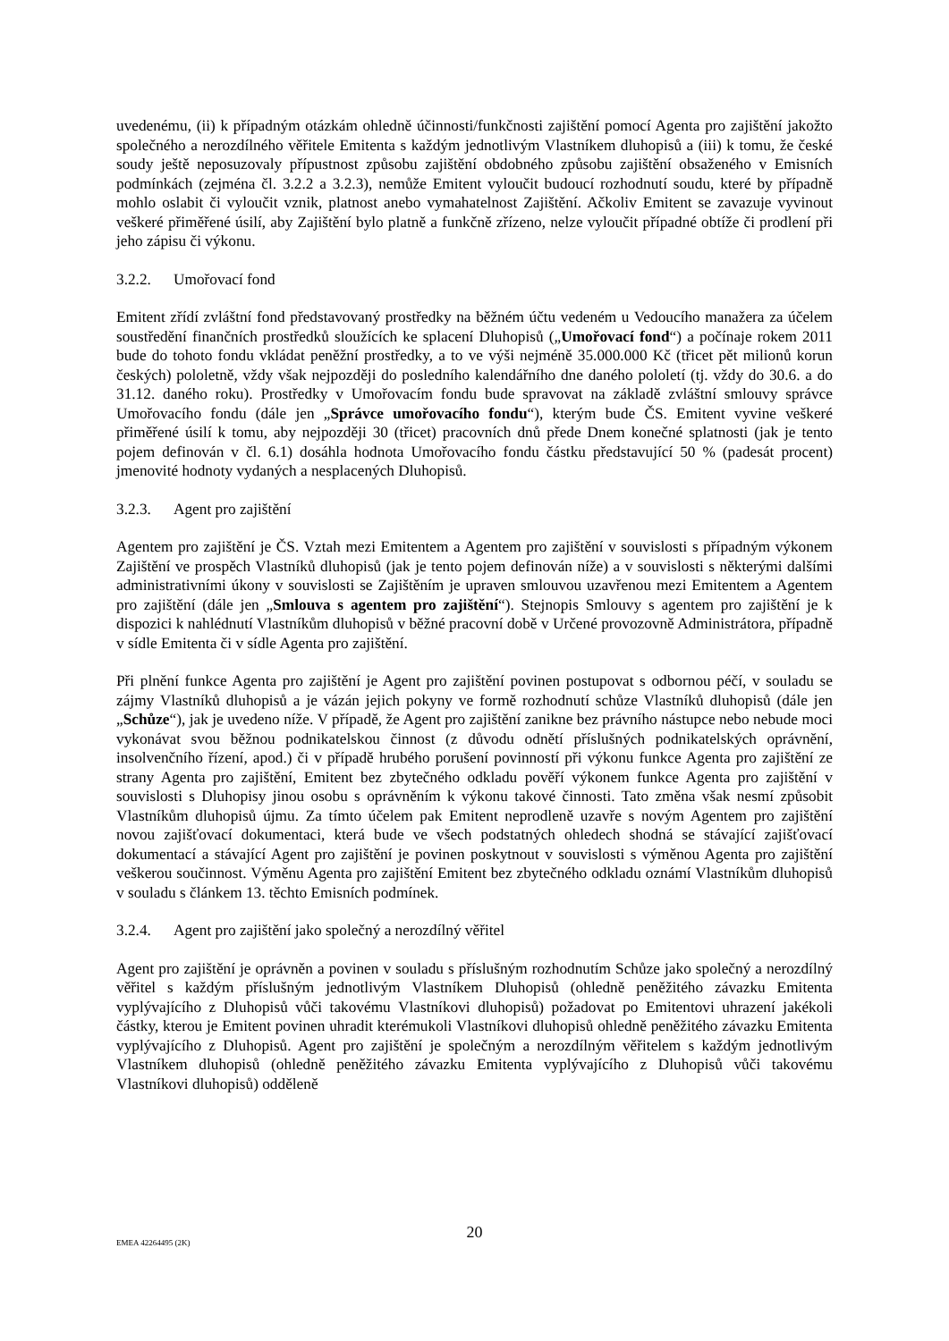uvedenému, (ii) k případným otázkám ohledně účinnosti/funkčnosti zajištění pomocí Agenta pro zajištění jakožto společného a nerozdílného věřitele Emitenta s každým jednotlivým Vlastníkem dluhopisů a (iii) k tomu, že české soudy ještě neposuzovaly přípustnost způsobu zajištění obdobného způsobu zajištění obsaženého v Emisních podmínkách (zejména čl. 3.2.2 a 3.2.3), nemůže Emitent vyloučit budoucí rozhodnutí soudu, které by případně mohlo oslabit či vyloučit vznik, platnost anebo vymahatelnost Zajištění. Ačkoliv Emitent se zavazuje vyvinout veškeré přiměřené úsilí, aby Zajištění bylo platně a funkčně zřízeno, nelze vyloučit případné obtíže či prodlení při jeho zápisu či výkonu.
3.2.2. Umořovací fond
Emitent zřídí zvláštní fond představovaný prostředky na běžném účtu vedeném u Vedoucího manažera za účelem soustředění finančních prostředků sloužících ke splacení Dluhopisů („Umořovací fond“) a počínaje rokem 2011 bude do tohoto fondu vkládat peněžní prostředky, a to ve výši nejméně 35.000.000 Kč (třicet pět milionů korun českých) pololetně, vždy však nejpozději do posledního kalendářního dne daného pololetí (tj. vždy do 30.6. a do 31.12. daného roku). Prostředky v Umořovacím fondu bude spravovat na základě zvláštní smlouvy správce Umořovacího fondu (dále jen „Správce umořovacího fondu“), kterým bude ČS. Emitent vyvine veškeré přiměřené úsilí k tomu, aby nejpozději 30 (třicet) pracovních dnů přede Dnem konečné splatnosti (jak je tento pojem definován v čl. 6.1) dosáhla hodnota Umořovacího fondu částku představující 50 % (padesát procent) jmenovité hodnoty vydaných a nesplacených Dluhopisů.
3.2.3. Agent pro zajištění
Agentem pro zajištění je ČS. Vztah mezi Emitentem a Agentem pro zajištění v souvislosti s případným výkonem Zajištění ve prospěch Vlastníků dluhopisů (jak je tento pojem definován níže) a v souvislosti s některými dalšími administrativními úkony v souvislosti se Zajištěním je upraven smlouvou uzavřenou mezi Emitentem a Agentem pro zajištění (dále jen „Smlouva s agentem pro zajištění“). Stejnopis Smlouvy s agentem pro zajištění je k dispozici k nahlédnutí Vlastníkům dluhopisů v běžné pracovní době v Určené provozovně Administrátora, případně v sídle Emitenta či v sídle Agenta pro zajištění.
Při plnění funkce Agenta pro zajištění je Agent pro zajištění povinen postupovat s odbornou péčí, v souladu se zájmy Vlastníků dluhopisů a je vázán jejich pokyny ve formě rozhodnutí schůze Vlastníků dluhopisů (dále jen „Schůze“), jak je uvedeno níže. V případě, že Agent pro zajištění zanikne bez právního nástupce nebo nebude moci vykonávat svou běžnou podnikatelskou činnost (z důvodu odnětí příslušných podnikatelských oprávnění, insolvenčního řízení, apod.) či v případě hrubého porušení povinností při výkonu funkce Agenta pro zajištění ze strany Agenta pro zajištění, Emitent bez zbytečného odkladu pověří výkonem funkce Agenta pro zajištění v souvislosti s Dluhopisy jinou osobu s oprávněním k výkonu takové činnosti. Tato změna však nesmí způsobit Vlastníkům dluhopisů újmu. Za tímto účelem pak Emitent neprodleně uzavře s novým Agentem pro zajištění novou zajišťovací dokumentaci, která bude ve všech podstatných ohledech shodná se stávající zajišťovací dokumentací a stávající Agent pro zajištění je povinen poskytnout v souvislosti s výměnou Agenta pro zajištění veškerou součinnost. Výměnu Agenta pro zajištění Emitent bez zbytečného odkladu oznámí Vlastníkům dluhopisů v souladu s článkem 13. těchto Emisních podmínek.
3.2.4. Agent pro zajištění jako společný a nerozdílný věřitel
Agent pro zajištění je oprávněn a povinen v souladu s příslušným rozhodnutím Schůze jako společný a nerozdílný věřitel s každým příslušným jednotlivým Vlastníkem Dluhopisů (ohledně peněžitého závazku Emitenta vyplývajícího z Dluhopisů vůči takovému Vlastníkovi dluhopisů) požadovat po Emitentovi uhrazení jakékoli částky, kterou je Emitent povinen uhradit kterémukoli Vlastníkovi dluhopisů ohledně peněžitého závazku Emitenta vyplývajícího z Dluhopisů. Agent pro zajištění je společným a nerozdílným věřitelem s každým jednotlivým Vlastníkem dluhopisů (ohledně peněžitého závazku Emitenta vyplývajícího z Dluhopisů vůči takovému Vlastníkovi dluhopisů) odděleně
EMEA 42264495 (2K)
20